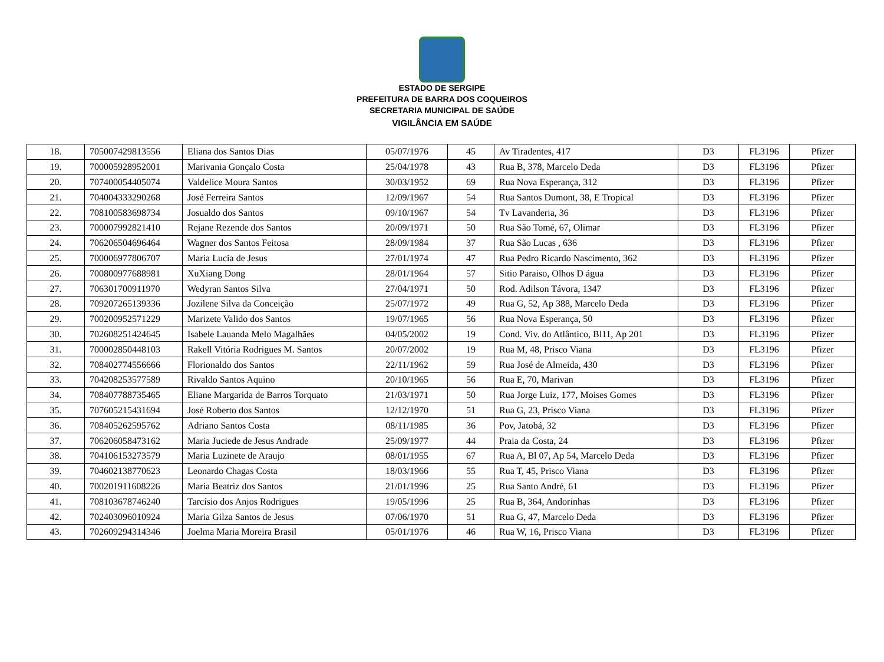ESTADO DE SERGIPE
PREFEITURA DE BARRA DOS COQUEIROS
SECRETARIA MUNICIPAL DE SAÚDE
VIGILÂNCIA EM SAÚDE
| 18. | 705007429813556 | Eliana dos Santos Dias | 05/07/1976 | 45 | Av Tiradentes, 417 | D3 | FL3196 | Pfizer |
| 19. | 700005928952001 | Marivania Gonçalo Costa | 25/04/1978 | 43 | Rua B, 378, Marcelo Deda | D3 | FL3196 | Pfizer |
| 20. | 707400054405074 | Valdelice Moura Santos | 30/03/1952 | 69 | Rua Nova Esperança, 312 | D3 | FL3196 | Pfizer |
| 21. | 704004333290268 | José Ferreira Santos | 12/09/1967 | 54 | Rua Santos Dumont, 38, E Tropical | D3 | FL3196 | Pfizer |
| 22. | 708100583698734 | Josualdo dos Santos | 09/10/1967 | 54 | Tv Lavanderia, 36 | D3 | FL3196 | Pfizer |
| 23. | 700007992821410 | Rejane Rezende dos Santos | 20/09/1971 | 50 | Rua São Tomé, 67, Olimar | D3 | FL3196 | Pfizer |
| 24. | 706206504696464 | Wagner dos Santos Feitosa | 28/09/1984 | 37 | Rua São Lucas , 636 | D3 | FL3196 | Pfizer |
| 25. | 700006977806707 | Maria Lucia de Jesus | 27/01/1974 | 47 | Rua Pedro Ricardo Nascimento, 362 | D3 | FL3196 | Pfizer |
| 26. | 700800977688981 | XuXiang Dong | 28/01/1964 | 57 | Sitio Paraiso, Olhos D água | D3 | FL3196 | Pfizer |
| 27. | 706301700911970 | Wedyran Santos Silva | 27/04/1971 | 50 | Rod. Adilson Távora, 1347 | D3 | FL3196 | Pfizer |
| 28. | 709207265139336 | Jozilene Silva da Conceição | 25/07/1972 | 49 | Rua G, 52, Ap 388, Marcelo Deda | D3 | FL3196 | Pfizer |
| 29. | 700200952571229 | Marizete Valido dos Santos | 19/07/1965 | 56 | Rua Nova Esperança, 50 | D3 | FL3196 | Pfizer |
| 30. | 702608251424645 | Isabele Lauanda Melo Magalhães | 04/05/2002 | 19 | Cond. Viv. do Atlântico, Bl11, Ap 201 | D3 | FL3196 | Pfizer |
| 31. | 700002850448103 | Rakell Vitória Rodrigues M. Santos | 20/07/2002 | 19 | Rua M, 48, Prisco Viana | D3 | FL3196 | Pfizer |
| 32. | 708402774556666 | Florionaldo dos Santos | 22/11/1962 | 59 | Rua José de Almeida, 430 | D3 | FL3196 | Pfizer |
| 33. | 704208253577589 | Rivaldo Santos Aquino | 20/10/1965 | 56 | Rua E, 70, Marivan | D3 | FL3196 | Pfizer |
| 34. | 708407788735465 | Eliane Margarida de Barros Torquato | 21/03/1971 | 50 | Rua Jorge Luiz, 177, Moises Gomes | D3 | FL3196 | Pfizer |
| 35. | 707605215431694 | José Roberto dos Santos | 12/12/1970 | 51 | Rua G, 23, Prisco Viana | D3 | FL3196 | Pfizer |
| 36. | 708405262595762 | Adriano Santos Costa | 08/11/1985 | 36 | Pov, Jatobá, 32 | D3 | FL3196 | Pfizer |
| 37. | 706206058473162 | Maria Juciede de Jesus Andrade | 25/09/1977 | 44 | Praia da Costa, 24 | D3 | FL3196 | Pfizer |
| 38. | 704106153273579 | Maria Luzinete de Araujo | 08/01/1955 | 67 | Rua A, Bl 07, Ap 54, Marcelo Deda | D3 | FL3196 | Pfizer |
| 39. | 704602138770623 | Leonardo Chagas Costa | 18/03/1966 | 55 | Rua T, 45, Prisco Viana | D3 | FL3196 | Pfizer |
| 40. | 700201911608226 | Maria Beatriz dos Santos | 21/01/1996 | 25 | Rua Santo André, 61 | D3 | FL3196 | Pfizer |
| 41. | 708103678746240 | Tarcísio dos Anjos Rodrigues | 19/05/1996 | 25 | Rua B, 364, Andorinhas | D3 | FL3196 | Pfizer |
| 42. | 702403096010924 | Maria Gilza Santos de Jesus | 07/06/1970 | 51 | Rua G, 47, Marcelo Deda | D3 | FL3196 | Pfizer |
| 43. | 702609294314346 | Joelma Maria Moreira Brasil | 05/01/1976 | 46 | Rua W, 16, Prisco Viana | D3 | FL3196 | Pfizer |